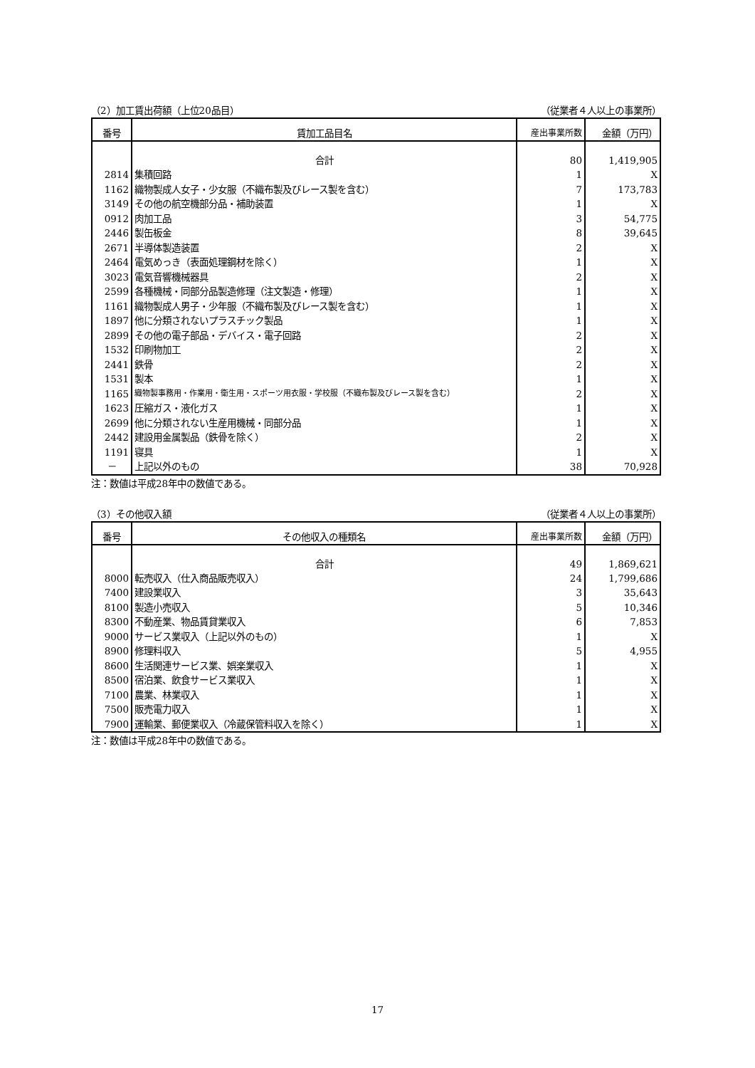（2）加工賃出荷額（上位20品目） （従業者４人以上の事業所）
| 番号 | 賃加工品目名 | 産出事業所数 | 金額（万円） |
| --- | --- | --- | --- |
| | 合計 | 80 | 1,419,905 |
| 2814 | 集積回路 | 1 | X |
| 1162 | 織物製成人女子・少女服（不織布製及びレース製を含む） | 7 | 173,783 |
| 3149 | その他の航空機部分品・補助装置 | 1 | X |
| 0912 | 肉加工品 | 3 | 54,775 |
| 2446 | 製缶板金 | 8 | 39,645 |
| 2671 | 半導体製造装置 | 2 | X |
| 2464 | 電気めっき（表面処理鋼材を除く） | 1 | X |
| 3023 | 電気音響機械器具 | 2 | X |
| 2599 | 各種機械・同部分品製造修理（注文製造・修理） | 1 | X |
| 1161 | 織物製成人男子・少年服（不織布製及びレース製を含む） | 1 | X |
| 1897 | 他に分類されないプラスチック製品 | 1 | X |
| 2899 | その他の電子部品・デバイス・電子回路 | 2 | X |
| 1532 | 印刷物加工 | 2 | X |
| 2441 | 鉄骨 | 2 | X |
| 1531 | 製本 | 1 | X |
| 1165 | 織物製事務用・作業用・衛生用・スポーツ用衣服・学校服（不織布製及びレース製を含む） | 2 | X |
| 1623 | 圧縮ガス・液化ガス | 1 | X |
| 2699 | 他に分類されない生産用機械・同部分品 | 1 | X |
| 2442 | 建設用金属製品（鉄骨を除く） | 2 | X |
| 1191 | 寝具 | 1 | X |
| － | 上記以外のもの | 38 | 70,928 |
注：数値は平成28年中の数値である。
（3）その他収入額 （従業者４人以上の事業所）
| 番号 | その他収入の種類名 | 産出事業所数 | 金額（万円） |
| --- | --- | --- | --- |
| | 合計 | 49 | 1,869,621 |
| 8000 | 転売収入（仕入商品販売収入） | 24 | 1,799,686 |
| 7400 | 建設業収入 | 3 | 35,643 |
| 8100 | 製造小売収入 | 5 | 10,346 |
| 8300 | 不動産業、物品賃貸業収入 | 6 | 7,853 |
| 9000 | サービス業収入（上記以外のもの） | 1 | X |
| 8900 | 修理料収入 | 5 | 4,955 |
| 8600 | 生活関連サービス業、娯楽業収入 | 1 | X |
| 8500 | 宿泊業、飲食サービス業収入 | 1 | X |
| 7100 | 農業、林業収入 | 1 | X |
| 7500 | 販売電力収入 | 1 | X |
| 7900 | 運輸業、郵便業収入（冷蔵保管料収入を除く） | 1 | X |
注：数値は平成28年中の数値である。
17